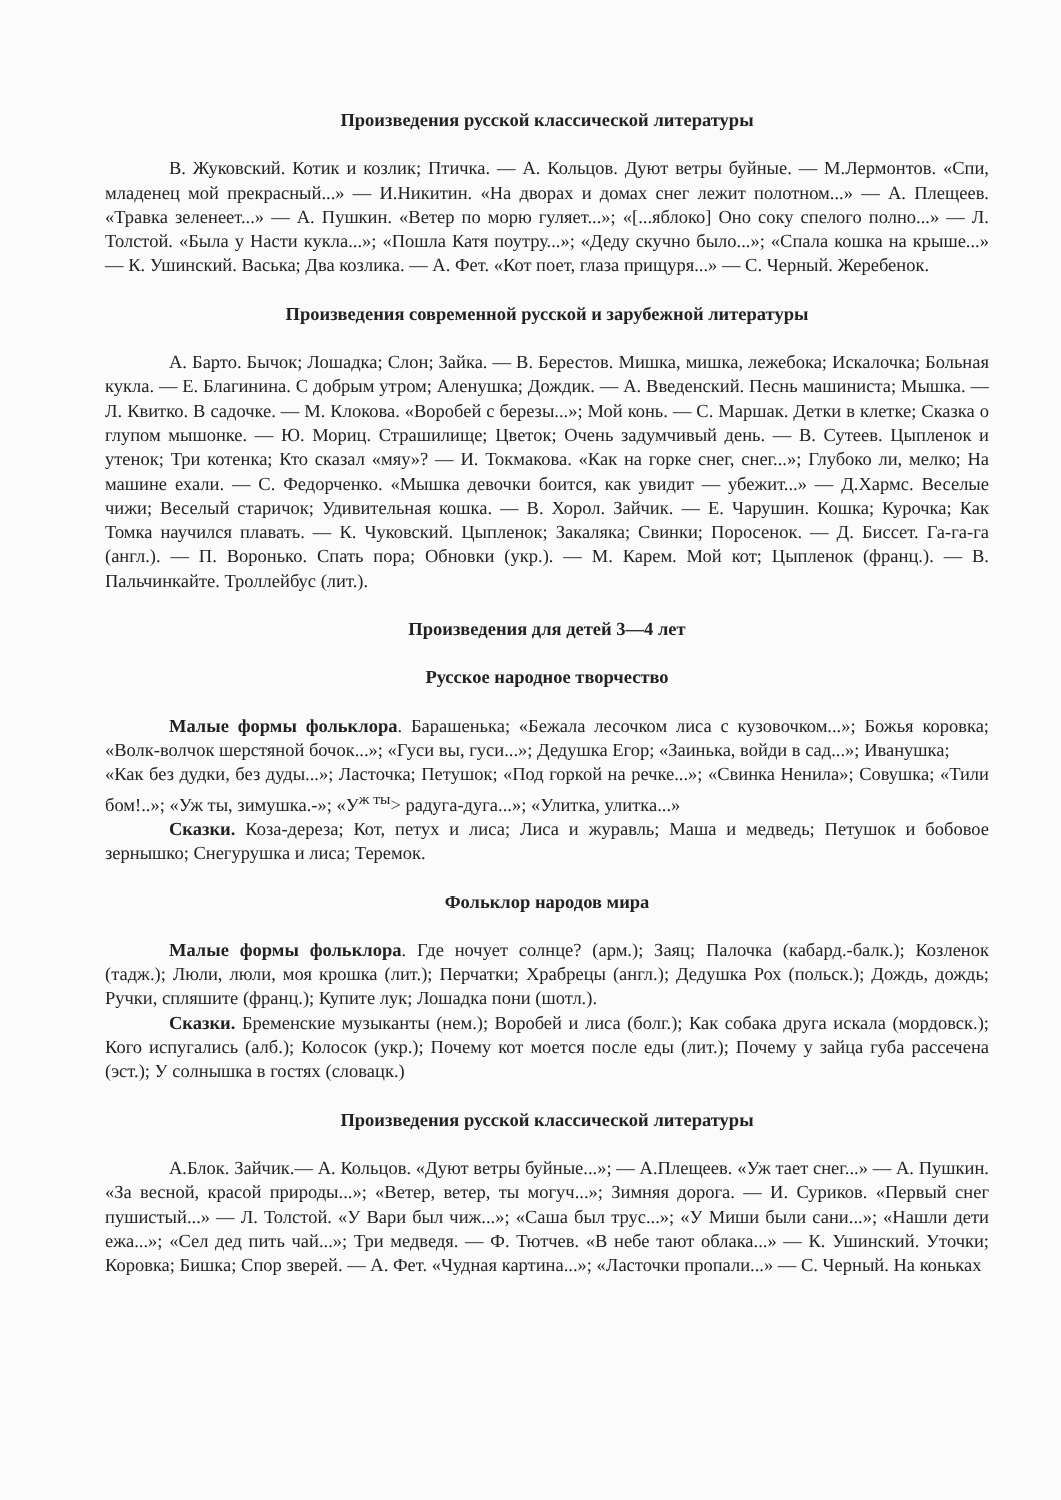Произведения русской классической литературы
В. Жуковский. Котик и козлик; Птичка. — А. Кольцов. Дуют ветры буйные. — М.Лермонтов. «Спи, младенец мой прекрасный...» — И.Никитин. «На дворах и домах снег лежит полотном...» — А. Плещеев. «Травка зеленеет...» — А. Пушкин. «Ветер по морю гуляет...»; «[...яблоко] Оно соку спелого полно...» — Л. Толстой. «Была у Насти кукла...»; «Пошла Катя поутру...»; «Деду скучно было...»; «Спала кошка на крыше...» — К. Ушинский. Васька; Два козлика. — А. Фет. «Кот поет, глаза прищуря...» — С. Черный. Жеребенок.
Произведения современной русской и зарубежной литературы
А. Барто. Бычок; Лошадка; Слон; Зайка. — В. Берестов. Мишка, мишка, лежебока; Искалочка; Больная кукла. — Е. Благинина. С добрым утром; Аленушка; Дождик. — А. Введенский. Песнь машиниста; Мышка. — Л. Квитко. В садочке. — М. Клокова. «Воробей с березы...»; Мой конь. — С. Маршак. Детки в клетке; Сказка о глупом мышонке. — Ю. Мориц. Страшилище; Цветок; Очень задумчивый день. — В. Сутеев. Цыпленок и утенок; Три котенка; Кто сказал «мяу»? — И. Токмакова. «Как на горке снег, снег...»; Глубоко ли, мелко; На машине ехали. — С. Федорченко. «Мышка девочки боится, как увидит — убежит...» — Д.Хармс. Веселые чижи; Веселый старичок; Удивительная кошка. — В. Хорол. Зайчик. — Е. Чарушин. Кошка; Курочка; Как Томка научился плавать. — К. Чуковский. Цыпленок; Закаляка; Свинки; Поросенок. — Д. Биссет. Га-га-га (англ.). — П. Воронько. Спать пора; Обновки (укр.). — М. Карем. Мой кот; Цыпленок (франц.). — В. Пальчинкайте. Троллейбус (лит.).
Произведения для детей 3—4 лет
Русское народное творчество
Малые формы фольклора. Барашенька; «Бежала лесочком лиса с кузовочком...»; Божья коровка; «Волк-волчок шерстяной бочок...»; «Гуси вы, гуси...»; Дедушка Егор; «Заинька, войди в сад...»; Иванушка;
«Как без дудки, без дуды...»; Ласточка; Петушок; «Под горкой на речке...»; «Свинка Ненила»; Совушка; «Тили бом!..»; «Уж ты, зимушка.-»; «У<sup>ж ты</sup>> радуга-дуга...»; «Улитка, улитка...»
Сказки. Коза-дереза; Кот, петух и лиса; Лиса и журавль; Маша и медведь; Петушок и бобовое зернышко; Снегурушка и лиса; Теремок.
Фольклор народов мира
Малые формы фольклора. Где ночует солнце? (арм.); Заяц; Палочка (кабард.-балк.); Козленок (тадж.); Люли, люли, моя крошка (лит.); Перчатки; Храбрецы (англ.); Дедушка Рох (польск.); Дождь, дождь; Ручки, спляшите (франц.); Купите лук; Лошадка пони (шотл.).
Сказки. Бременские музыканты (нем.); Воробей и лиса (болг.); Как собака друга искала (мордовск.); Кого испугались (алб.); Колосок (укр.); Почему кот моется после еды (лит.); Почему у зайца губа рассечена (эст.); У солнышка в гостях (словацк.)
Произведения русской классической литературы
А.Блок. Зайчик.— А. Кольцов. «Дуют ветры буйные...»; — А.Плещеев. «Уж тает снег...» — А. Пушкин. «За весной, красой природы...»; «Ветер, ветер, ты могуч...»; Зимняя дорога. — И. Суриков. «Первый снег пушистый...» — Л. Толстой. «У Вари был чиж...»; «Саша был трус...»; «У Миши были сани...»; «Нашли дети ежа...»; «Сел дед пить чай...»; Три медведя. — Ф. Тютчев. «В небе тают облака...» — К. Ушинский. Уточки; Коровка; Бишка; Спор зверей. — А. Фет. «Чудная картина...»; «Ласточки пропали...» — С. Черный. На коньках